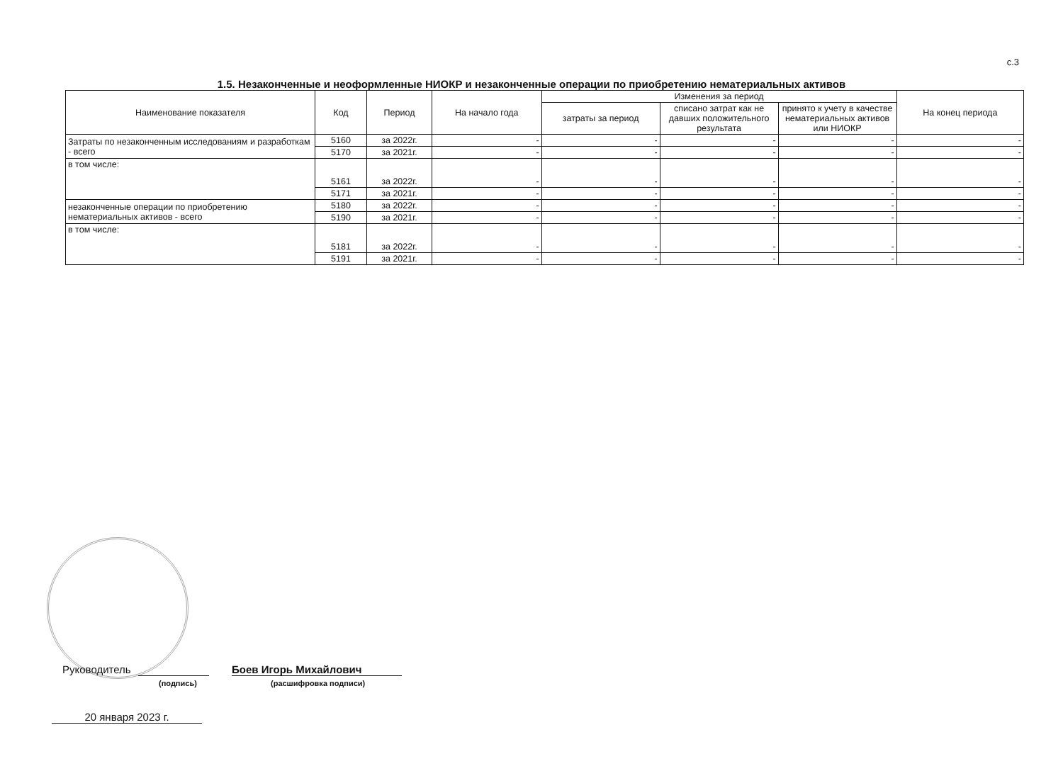с.3
1.5. Незаконченные и неоформленные НИОКР и незаконченные операции по приобретению нематериальных активов
| Наименование показателя | Код | Период | На начало года | Изменения за период | | | На конец периода |
| --- | --- | --- | --- | --- | --- | --- | --- |
| | | | | затраты за период | списано затрат как не давших положительного результата | принято к учету в качестве нематериальных активов или НИОКР | |
| Затраты по незаконченным исследованиям и разработкам - всего | 5160 | за 2022г. | - | - | - | - | - |
| | 5170 | за 2021г. | - | - | - | - | - |
| в том числе: | 5161 | за 2022г. | - | - | - | - | - |
| | 5171 | за 2021г. | - | - | - | - | - |
| незаконченные операции по приобретению нематериальных активов - всего | 5180 | за 2022г. | - | - | - | - | - |
| | 5190 | за 2021г. | - | - | - | - | - |
| в том числе: | 5181 | за 2022г. | - | - | - | - | - |
| | 5191 | за 2021г. | - | - | - | - | - |
Руководитель Боев Игорь Михайлович
(подпись) (расшифровка подписи)
20 января 2023 г.